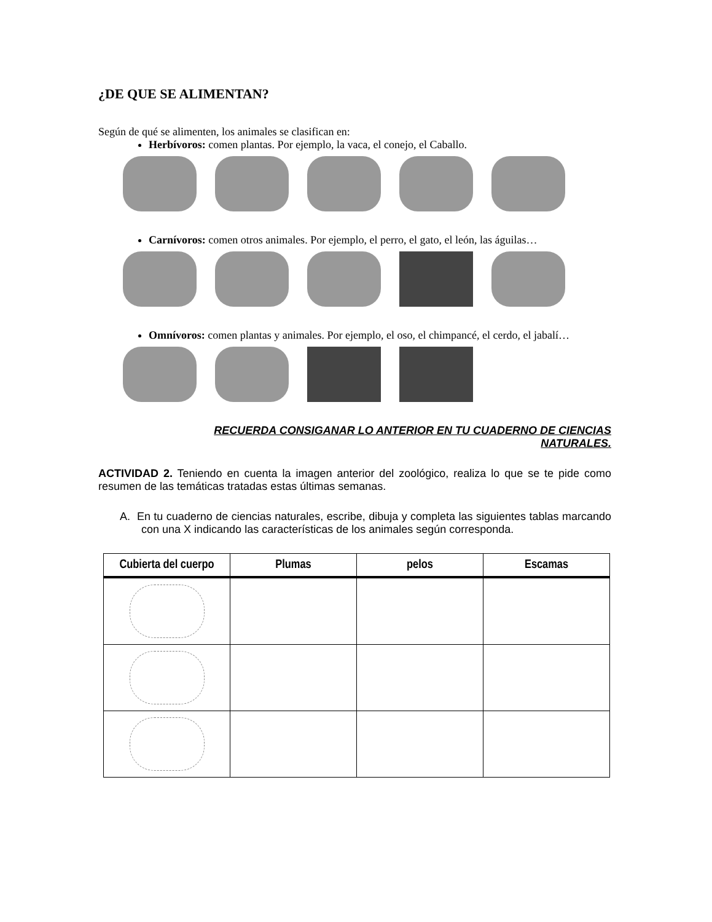¿DE QUE SE ALIMENTAN?
Según de qué se alimenten, los animales se clasifican en:
Herbívoros: comen plantas. Por ejemplo, la vaca, el conejo, el Caballo.
Carnívoros: comen otros animales. Por ejemplo, el perro, el gato, el león, las águilas…
Omnívoros: comen plantas y animales. Por ejemplo, el oso, el chimpancé, el cerdo, el jabalí…
RECUERDA CONSIGANAR LO ANTERIOR EN TU CUADERNO DE CIENCIAS NATURALES.
ACTIVIDAD 2. Teniendo en cuenta la imagen anterior del zoológico, realiza lo que se te pide como resumen de las temáticas tratadas estas últimas semanas.
A. En tu cuaderno de ciencias naturales, escribe, dibuja y completa las siguientes tablas marcando con una X indicando las características de los animales según corresponda.
| Cubierta del cuerpo | Plumas | pelos | Escamas |
| --- | --- | --- | --- |